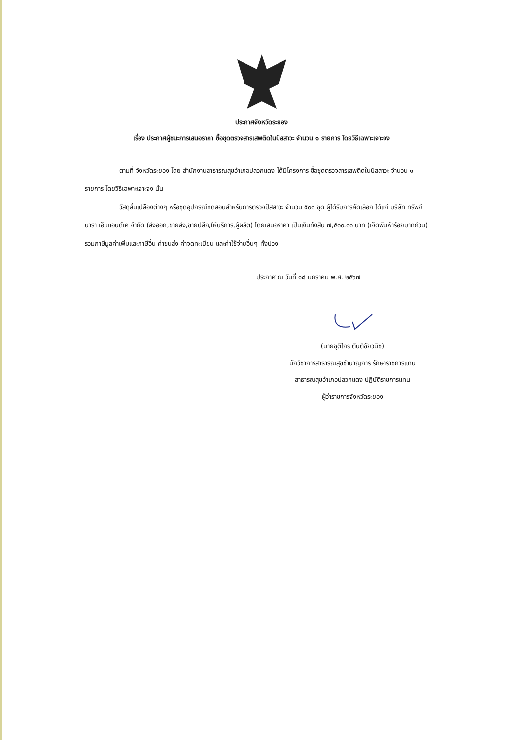ประกาศจังหวัดระยอง
เรื่อง ประกาศผู้ชนะการเสนอราคา ซื้อชุดตรวจสารเสพติดในปัสสาวะ จำนวน ๑ รายการ โดยวิธีเฉพาะเจาะจง
ตามที่ จังหวัดระยอง โดย สำนักงานสาธารณสุขอำเภอปลวกแดง ได้มีโครงการ ซื้อชุดตรวจสารเสพติดในปัสสาวะ จำนวน ๑ รายการ โดยวิธีเฉพาะเจาะจง นั้น
วัสดุสิ้นเปลืองต่างๆ หรือชุดอุปกรณ์ทดสอบสำหรับการตรวจปัสสาวะ จำนวน ๕๐๐ ชุด ผู้ได้รับการคัดเลือก ได้แก่ บริษัท ทรัพย์นารา เอ็มแอนด์เค จำกัด (ส่งออก,ขายส่ง,ขายปลีก,ให้บริการ,ผู้ผลิต) โดยเสนอราคา เป็นเงินทั้งสิ้น ๗,๕๐๐.๐๐ บาท (เจ็ดพันห้าร้อยบาทถ้วน) รวมภาษีมูลค่าเพิ่มและภาษีอื่น ค่าขนส่ง ค่าจดทะเบียน และค่าใช้จ่ายอื่นๆ ทั้งปวง
ประกาศ ณ วันที่ ๑๘ มกราคม พ.ศ. ๒๕๖๗
(นายชุติไกร ตันติชัยวนิช)
นักวิชาการสาธารณสุขชำนาญการ รักษาราชการแทน
สาธารณสุขอำเภอปลวกแดง ปฏิบัติราชการแทน
ผู้ว่าราชการจังหวัดระยอง